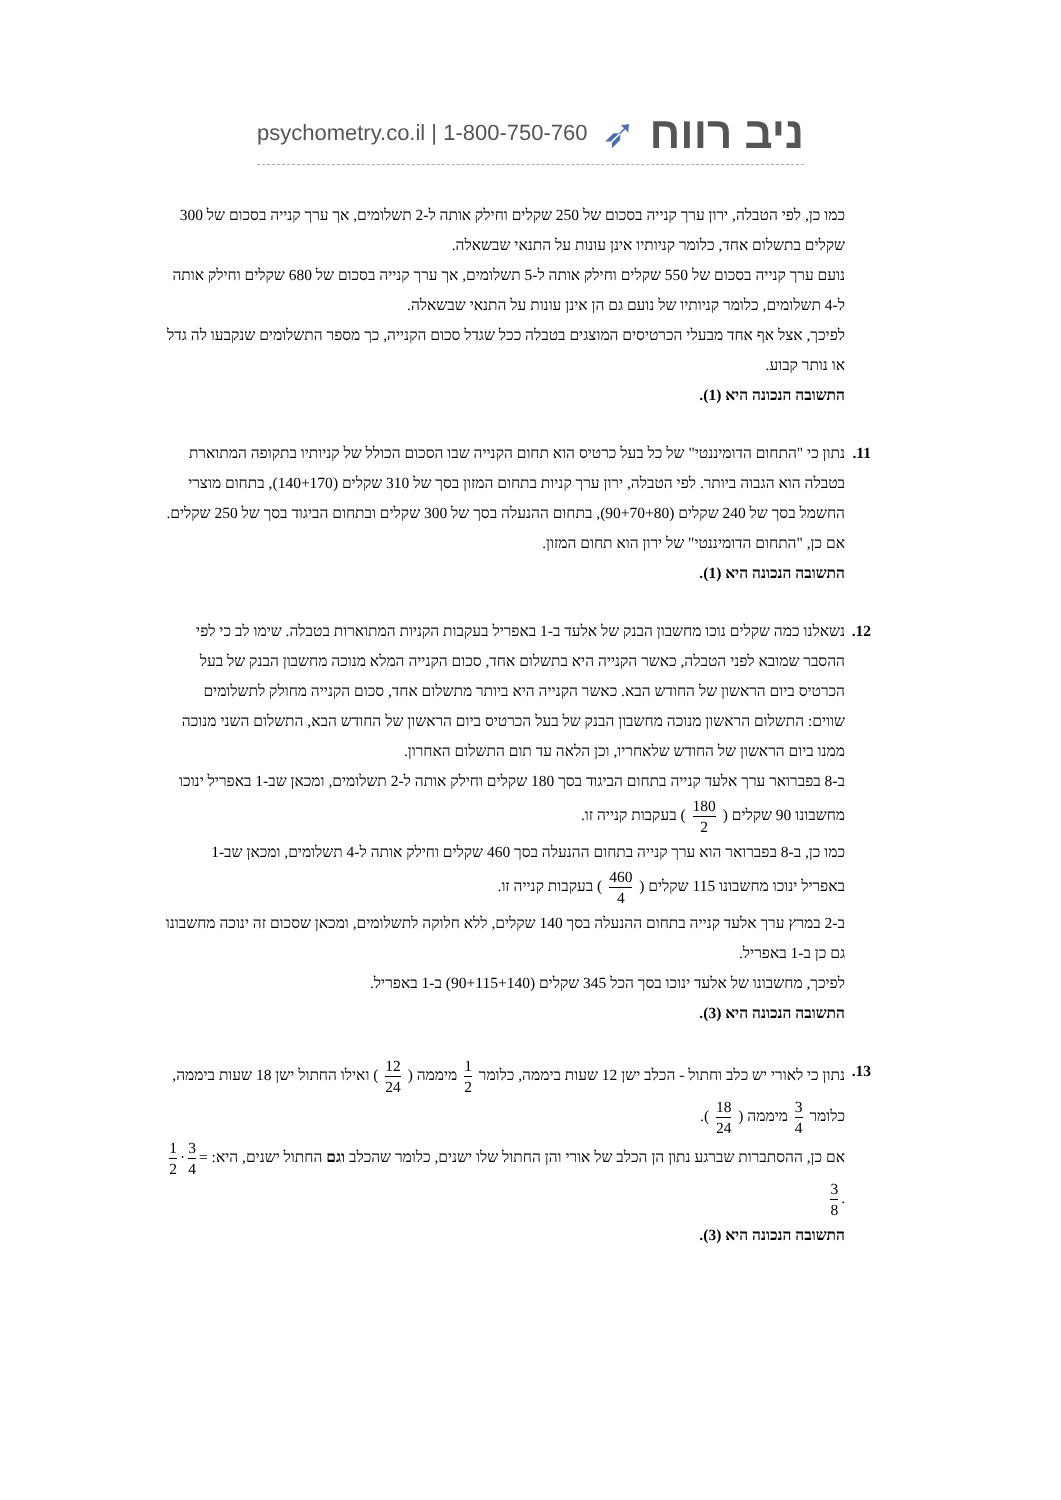psychometry.co.il | 1-800-750-760 ➶ ניב רווח
כמו כן, לפי הטבלה, ירון ערך קנייה בסכום של 250 שקלים וחילק אותה ל-2 תשלומים, אך ערך קנייה בסכום של 300 שקלים בתשלום אחד, כלומר קניותיו אינן עונות על התנאי שבשאלה.
נועם ערך קנייה בסכום של 550 שקלים וחילק אותה ל-5 תשלומים, אך ערך קנייה בסכום של 680 שקלים וחילק אותה ל-4 תשלומים, כלומר קניותיו של נועם גם הן אינן עונות על התנאי שבשאלה.
לפיכך, אצל אף אחד מבעלי הכרטיסים המוצגים בטבלה ככל שגדל סכום הקנייה, כך מספר התשלומים שנקבעו לה גדל או נותר קבוע.
התשובה הנכונה היא (1).
11.
נתון כי "התחום הדומיננטי" של כל בעל כרטיס הוא תחום הקנייה שבו הסכום הכולל של קניותיו בתקופה המתוארת בטבלה הוא הגבוה ביותר. לפי הטבלה, ירון ערך קניות בתחום המזון בסך של 310 שקלים (140+170), בתחום מוצרי החשמל בסך של 240 שקלים (90+70+80), בתחום ההנעלה בסך של 300 שקלים ובתחום הביגוד בסך של 250 שקלים.
אם כן, "התחום הדומיננטי" של ירון הוא תחום המזון.
התשובה הנכונה היא (1).
12.
נשאלנו כמה שקלים נוכו מחשבון הבנק של אלעד ב-1 באפריל בעקבות הקניות המתוארות בטבלה. שימו לב כי לפי ההסבר שמובא לפני הטבלה, כאשר הקנייה היא בתשלום אחד, סכום הקנייה המלא מנוכה מחשבון הבנק של בעל הכרטיס ביום הראשון של החודש הבא. כאשר הקנייה היא ביותר מתשלום אחד, סכום הקנייה מחולק לתשלומים שווים: התשלום הראשון מנוכה מחשבון הבנק של בעל הכרטיס ביום הראשון של החודש הבא, התשלום השני מנוכה ממנו ביום הראשון של החודש שלאחריו, וכן הלאה עד תום התשלום האחרון.
ב-8 בפברואר ערך אלעד קנייה בתחום הביגוד בסך 180 שקלים וחילק אותה ל-2 תשלומים, ומכאן שב-1 באפריל ינוכו מחשבונו 90 שקלים ( 180 2 ) בעקבות קנייה זו.
כמו כן, ב-8 בפברואר הוא ערך קנייה בתחום ההנעלה בסך 460 שקלים וחילק אותה ל-4 תשלומים, ומכאן שב-1 באפריל ינוכו מחשבונו 115 שקלים ( 460 4 ) בעקבות קנייה זו.
ב-2 במרץ ערך אלעד קנייה בתחום ההנעלה בסך 140 שקלים, ללא חלוקה לתשלומים, ומכאן שסכום זה ינוכה מחשבונו גם כן ב-1 באפריל.
לפיכך, מחשבונו של אלעד ינוכו בסך הכל 345 שקלים (90+115+140) ב-1 באפריל.
התשובה הנכונה היא (3).
13.
נתון כי לאורי יש כלב וחתול - הכלב ישן 12 שעות ביממה, כלומר 1 2 מיממה ( 12 24 ) ואילו החתול ישן 18 שעות ביממה, כלומר 3 4 מיממה ( 18 24 ).
אם כן, ההסתברות שברגע נתון הן הכלב של אורי והן החתול שלו ישנים, כלומר שהכלב וגם החתול ישנים, היא: 1 2 · 3 4 = 3 8.
התשובה הנכונה היא (3).